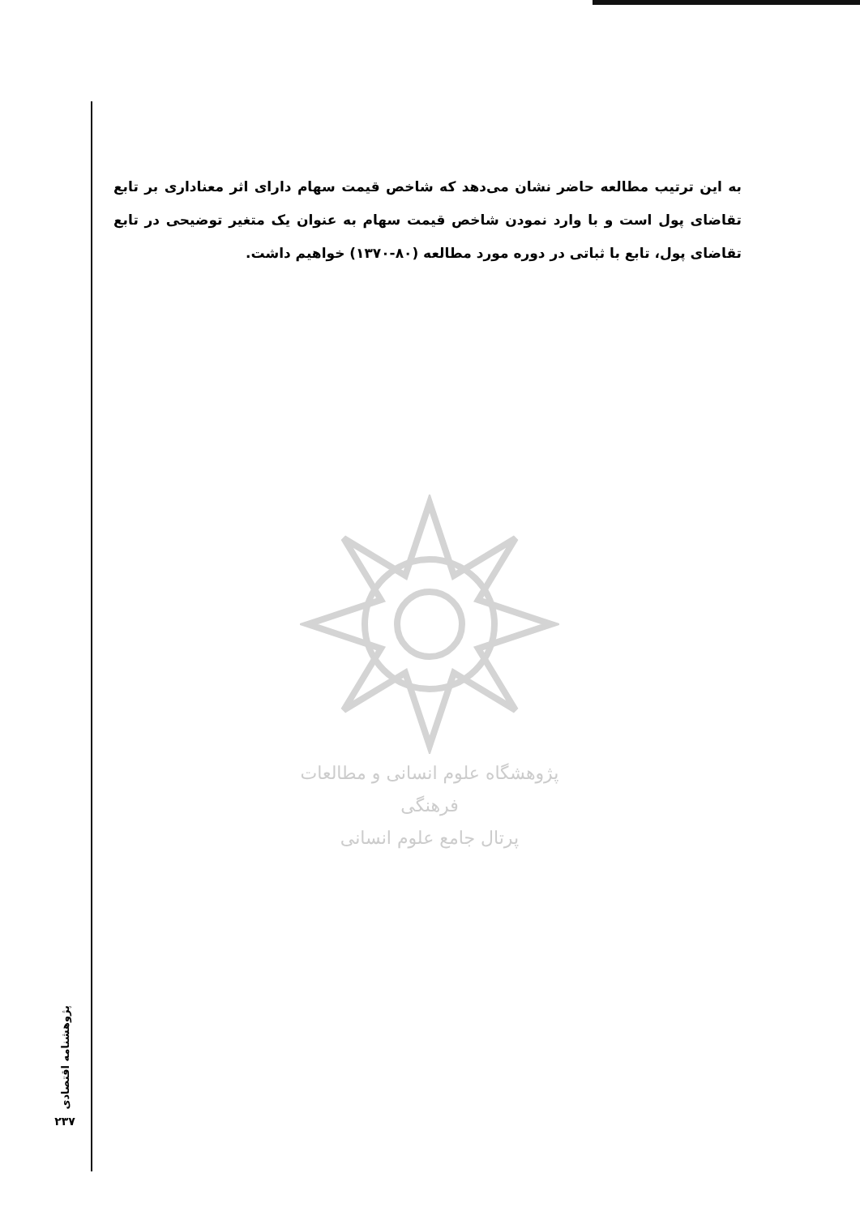به این ترتیب مطالعه حاضر نشان می‌دهد که شاخص قیمت سهام دارای اثر معناداری بر تابع تقاضای پول است و با وارد نمودن شاخص قیمت سهام به عنوان یک متغیر توضیحی در تابع تقاضای پول، تابع با ثباتی در دوره مورد مطالعه (۸۰-۱۳۷۰) خواهیم داشت.
پژوهشگاه علوم انسانی و مطالعات فرهنگی
پرتال جامع علوم انسانی
پژوهشنامه اقتصادی
۲۳۷